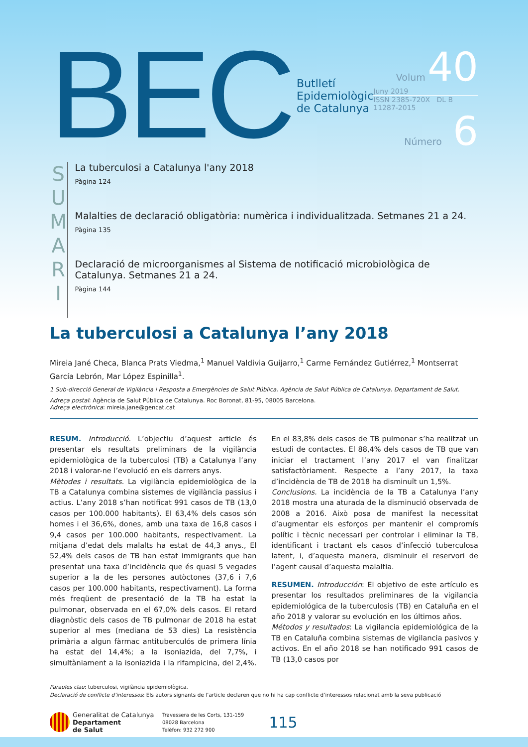BEC
Butlletí
Epidemiològic
de Catalunya
Volum 40
Juny 2019
ISSN 2385-720X DL B 11287-2015
Número 6
S
U
M
A
R
I
La tuberculosi a Catalunya l'any 2018
Pàgina 124
Malalties de declaració obligatòria: numèrica i individualitzada. Setmanes 21 a 24.
Pàgina 135
Declaració de microorganismes al Sistema de notificació microbiològica de Catalunya. Setmanes 21 a 24.
Pàgina 144
La tuberculosi a Catalunya l’any 2018
Mireia Jané Checa, Blanca Prats Viedma,<sup>1</sup> Manuel Valdivia Guijarro,<sup>1</sup> Carme Fernández Gutiérrez,<sup>1</sup> Montserrat García Lebrón, Mar López Espinilla<sup>1</sup>.
1 Sub-direcció General de Vigilància i Resposta a Emergències de Salut Pública. Agència de Salut Pública de Catalunya. Departament de Salut.
Adreça postal: Agència de Salut Pública de Catalunya. Roc Boronat, 81-95, 08005 Barcelona.
Adreça electrònica: mireia.jane@gencat.cat
RESUM. Introducció. L’objectiu d’aquest article és presentar els resultats preliminars de la vigilància epidemiològica de la tuberculosi (TB) a Catalunya l’any 2018 i valorar-ne l’evolució en els darrers anys.
Mètodes i resultats. La vigilància epidemiològica de la TB a Catalunya combina sistemes de vigilància passius i actius. L’any 2018 s’han notificat 991 casos de TB (13,0 casos per 100.000 habitants). El 63,4% dels casos són homes i el 36,6%, dones, amb una taxa de 16,8 casos i 9,4 casos per 100.000 habitants, respectivament. La mitjana d’edat dels malalts ha estat de 44,3 anys., El 52,4% dels casos de TB han estat immigrants que han presentat una taxa d’incidència que és quasi 5 vegades superior a la de les persones autòctones (37,6 i 7,6 casos per 100.000 habitants, respectivament). La forma més freqüent de presentació de la TB ha estat la pulmonar, observada en el 67,0% dels casos. El retard diagnòstic dels casos de TB pulmonar de 2018 ha estat superior al mes (mediana de 53 dies) La resistència primària a algun fàrmac antituberculós de primera línia ha estat del 14,4%; a la isoniazida, del 7,7%, i simultàniament a la isoniazida i la rifampicina, del 2,4%. En el 83,8% dels casos de TB pulmonar s’ha realitzat un estudi de contactes. El 88,4% dels casos de TB que van iniciar el tractament l’any 2017 el van finalitzar satisfactòriament. Respecte a l’any 2017, la taxa d’incidència de TB de 2018 ha disminuït un 1,5%.
Conclusions. La incidència de la TB a Catalunya l’any 2018 mostra una aturada de la disminució observada de 2008 a 2016. Això posa de manifest la necessitat d’augmentar els esforços per mantenir el compromís polític i tècnic necessari per controlar i eliminar la TB, identificant i tractant els casos d’infecció tuberculosa latent, i, d’aquesta manera, disminuir el reservori de l’agent causal d’aquesta malaltia.
RESUMEN. Introducción: El objetivo de este artículo es presentar los resultados preliminares de la vigilancia epidemiológica de la tuberculosis (TB) en Cataluña en el año 2018 y valorar su evolución en los últimos años.
Métodos y resultados: La vigilancia epidemiológica de la TB en Cataluña combina sistemas de vigilancia pasivos y activos. En el año 2018 se han notificado 991 casos de TB (13,0 casos por
Paraules clau: tuberculosi, vigilància epidemiològica.
Declaració de conflicte d’interessos: Els autors signants de l’article declaren que no hi ha cap conflicte d’interessos relacionat amb la seva publicació
Generalitat de Catalunya
Departament
de Salut
Travessera de les Corts, 131-159
08028 Barcelona
Telèfon: 932 272 900
115